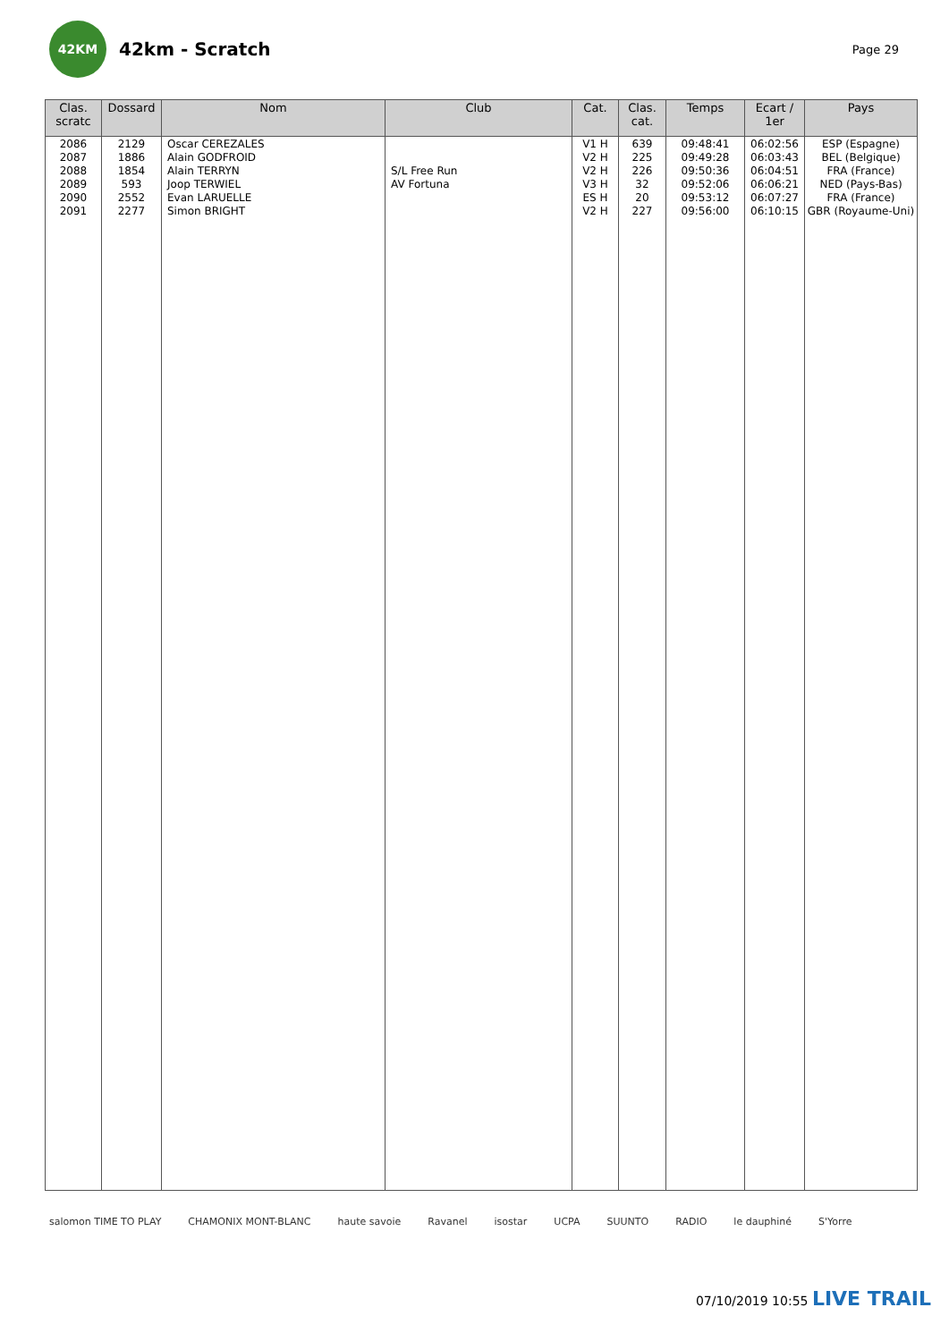42KM
42km - Scratch
Page 29
| Clas. scratc | Dossard | Nom | Club | Cat. | Clas. cat. | Temps | Ecart / 1er | Pays |
| --- | --- | --- | --- | --- | --- | --- | --- | --- |
| 2086 | 2129 | Oscar CEREZALES | | V1 H | 639 | 09:48:41 | 06:02:56 | ESP (Espagne) |
| 2087 | 1886 | Alain GODFROID | | V2 H | 225 | 09:49:28 | 06:03:43 | BEL (Belgique) |
| 2088 | 1854 | Alain TERRYN | S/L Free Run | V2 H | 226 | 09:50:36 | 06:04:51 | FRA (France) |
| 2089 | 593 | Joop TERWIEL | AV Fortuna | V3 H | 32 | 09:52:06 | 06:06:21 | NED (Pays-Bas) |
| 2090 | 2552 | Evan LARUELLE | | ES H | 20 | 09:53:12 | 06:07:27 | FRA (France) |
| 2091 | 2277 | Simon BRIGHT | | V2 H | 227 | 09:56:00 | 06:10:15 | GBR (Royaume-Uni) |
salomon TIME TO PLAY CHAMONIX MONT-BLANC haute savoie Ravanel isostar UCPA SUUNTO RADIO le dauphiné S'Yorre
07/10/2019 10:55 LIVE TRAIL